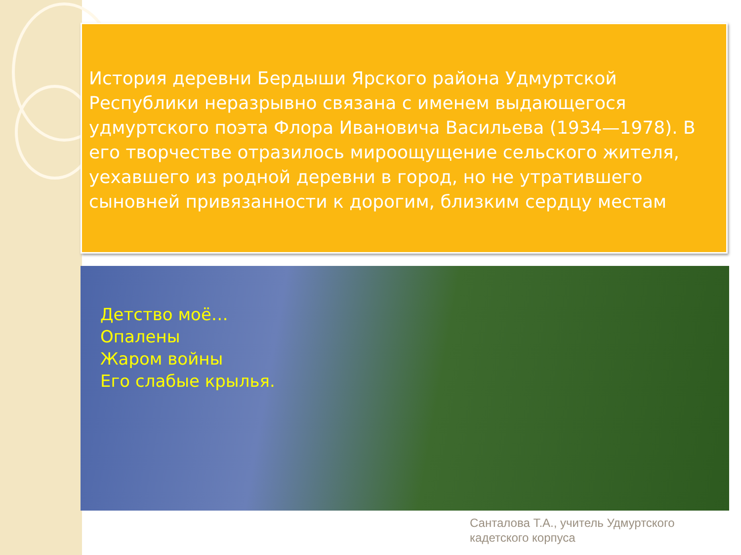История деревни Бердыши Ярского района Удмуртской Республики неразрывно связана с именем выдающегося удмуртского поэта Флора Ивановича Васильева (1934—1978). В его творчестве отразилось мироощущение сельского жителя, уехавшего из родной деревни в город, но не утратившего сыновней привязанности к дорогим, близким сердцу местам
Детство моё…
Опалены
Жаром войны
Его слабые крылья.
Санталова Т.А., учитель Удмуртского
кадетского корпуса